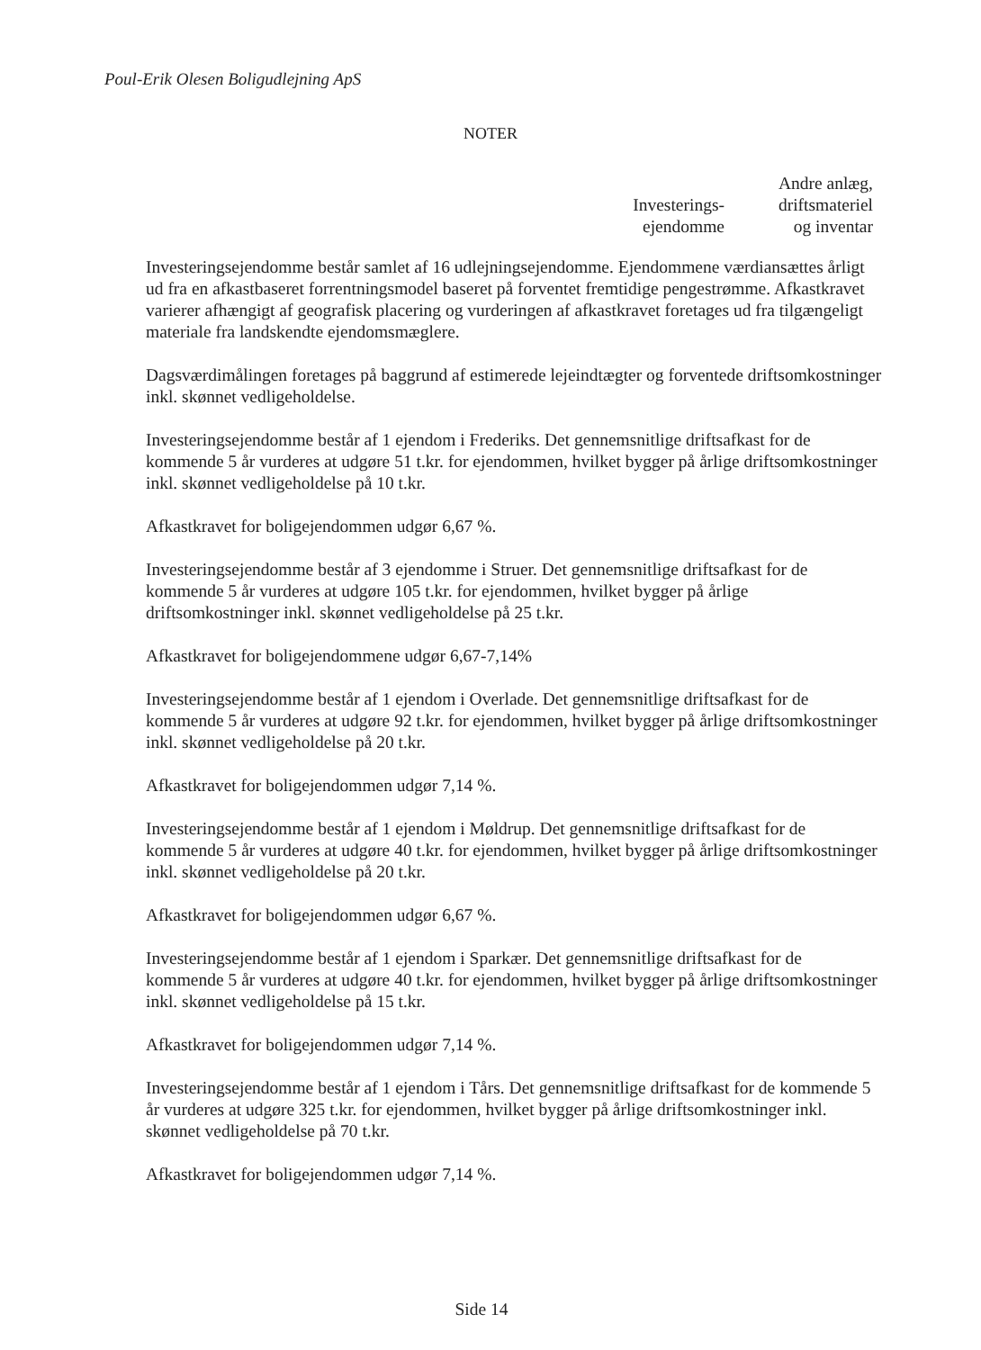Poul-Erik Olesen Boligudlejning ApS
NOTER
Investerings-
ejendomme
Andre anlæg,
driftsmateriel
og inventar
Investeringsejendomme består samlet af 16 udlejningsejendomme. Ejendommene værdiansættes årligt ud fra en afkastbaseret forrentningsmodel baseret på forventet fremtidige pengestrømme. Afkastkravet varierer afhængigt af geografisk placering og vurderingen af afkastkravet foretages ud fra tilgængeligt materiale fra landskendte ejendomsmæglere.
Dagsværdimålingen foretages på baggrund af estimerede lejeindtægter og forventede driftsomkostninger inkl. skønnet vedligeholdelse.
Investeringsejendomme består af 1 ejendom i Frederiks. Det gennemsnitlige driftsafkast for de kommende 5 år vurderes at udgøre 51 t.kr. for ejendommen, hvilket bygger på årlige driftsomkostninger inkl. skønnet vedligeholdelse på 10 t.kr.
Afkastkravet for boligejendommen udgør 6,67 %.
Investeringsejendomme består af 3 ejendomme i Struer. Det gennemsnitlige driftsafkast for de kommende 5 år vurderes at udgøre 105 t.kr. for ejendommen, hvilket bygger på årlige driftsomkostninger inkl. skønnet vedligeholdelse på 25 t.kr.
Afkastkravet for boligejendommene udgør 6,67-7,14%
Investeringsejendomme består af 1 ejendom i Overlade. Det gennemsnitlige driftsafkast for de kommende 5 år vurderes at udgøre 92 t.kr. for ejendommen, hvilket bygger på årlige driftsomkostninger inkl. skønnet vedligeholdelse på 20 t.kr.
Afkastkravet for boligejendommen udgør 7,14 %.
Investeringsejendomme består af 1 ejendom i Møldrup. Det gennemsnitlige driftsafkast for de kommende 5 år vurderes at udgøre 40 t.kr. for ejendommen, hvilket bygger på årlige driftsomkostninger inkl. skønnet vedligeholdelse på 20 t.kr.
Afkastkravet for boligejendommen udgør 6,67 %.
Investeringsejendomme består af 1 ejendom i Sparkær. Det gennemsnitlige driftsafkast for de kommende 5 år vurderes at udgøre 40 t.kr. for ejendommen, hvilket bygger på årlige driftsomkostninger inkl. skønnet vedligeholdelse på 15 t.kr.
Afkastkravet for boligejendommen udgør 7,14 %.
Investeringsejendomme består af 1 ejendom i Tårs. Det gennemsnitlige driftsafkast for de kommende 5 år vurderes at udgøre 325 t.kr. for ejendommen, hvilket bygger på årlige driftsomkostninger inkl. skønnet vedligeholdelse på 70 t.kr.
Afkastkravet for boligejendommen udgør 7,14 %.
Side 14